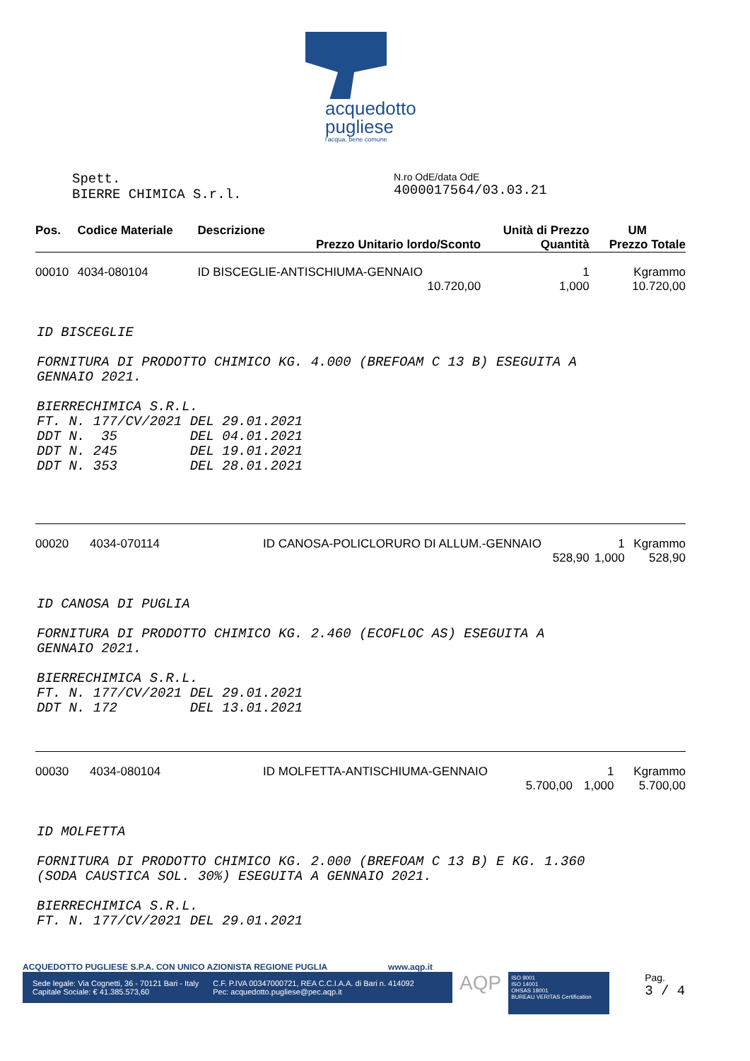acquedotto
pugliese
l'acqua. bene comune
Spett.
BIERRE CHIMICA S.r.l.
N.ro OdE/data OdE
4000017564/03.03.21
| Pos. | Codice Materiale | Descrizione | Unità di Prezzo | UM |
| --- | --- | --- | --- | --- |
| | | Prezzo Unitario lordo/Sconto | Quantità | Prezzo Totale |
| 00010 | 4034-080104 | ID BISCEGLIE-ANTISCHIUMA-GENNAIO | 1 | Kgrammo |
| | | 10.720,00 | 1,000 | 10.720,00 |
ID BISCEGLIE FORNITURA DI PRODOTTO CHIMICO KG. 4.000 (BREFOAM C 13 B) ESEGUITA A GENNAIO 2021. BIERRECHIMICA S.R.L. FT. N. 177/CV/2021 DEL 29.01.2021 DDT N. 35 DEL 04.01.2021 DDT N. 245 DEL 19.01.2021 DDT N. 353 DEL 28.01.2021
| 00020 | 4034-070114 | ID CANOSA-POLICLORURO DI ALLUM.-GENNAIO | 1 | Kgrammo |
| | | 528,90 | 1,000 | 528,90 |
ID CANOSA DI PUGLIA FORNITURA DI PRODOTTO CHIMICO KG. 2.460 (ECOFLOC AS) ESEGUITA A GENNAIO 2021. BIERRECHIMICA S.R.L. FT. N. 177/CV/2021 DEL 29.01.2021 DDT N. 172 DEL 13.01.2021
| 00030 | 4034-080104 | ID MOLFETTA-ANTISCHIUMA-GENNAIO | 1 | Kgrammo |
| | | 5.700,00 | 1,000 | 5.700,00 |
ID MOLFETTA FORNITURA DI PRODOTTO CHIMICO KG. 2.000 (BREFOAM C 13 B) E KG. 1.360 (SODA CAUSTICA SOL. 30%) ESEGUITA A GENNAIO 2021. BIERRECHIMICA S.R.L. FT. N. 177/CV/2021 DEL 29.01.2021
ACQUEDOTTO PUGLIESE S.P.A. CON UNICO AZIONISTA REGIONE PUGLIA www.aqp.it
Sede legale: Via Cognetti, 36 - 70121 Bari - Italy
Capitale Sociale: € 41.385.573,60
C.F. P.IVA 00347000721, REA C.C.I.A.A. di Bari n. 414092
Pec: acquedotto.pugliese@pec.aqp.it
AQP
ISO 9001
ISO 14001
OHSAS 18001
BUREAU VERITAS Certification
Pag.
3 / 4